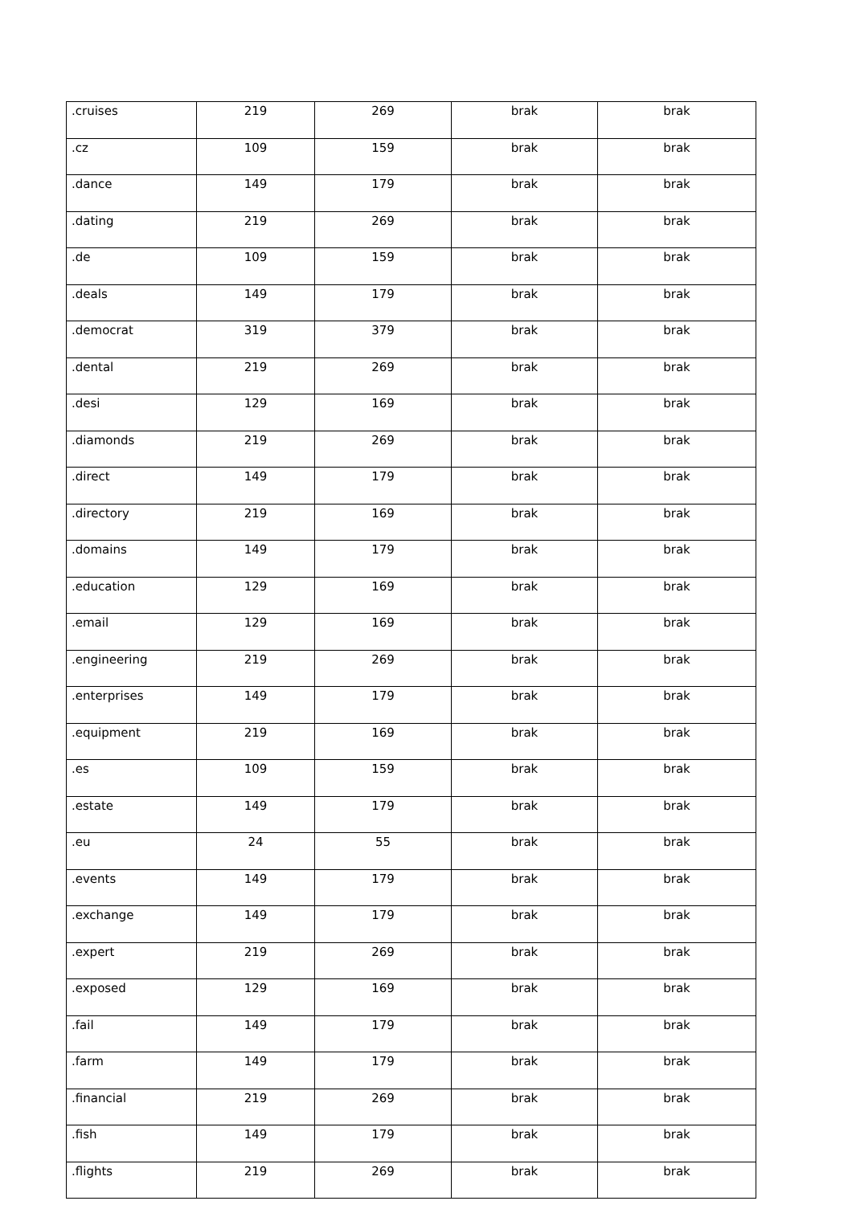| .cruises | 219 | 269 | brak | brak |
| .cz | 109 | 159 | brak | brak |
| .dance | 149 | 179 | brak | brak |
| .dating | 219 | 269 | brak | brak |
| .de | 109 | 159 | brak | brak |
| .deals | 149 | 179 | brak | brak |
| .democrat | 319 | 379 | brak | brak |
| .dental | 219 | 269 | brak | brak |
| .desi | 129 | 169 | brak | brak |
| .diamonds | 219 | 269 | brak | brak |
| .direct | 149 | 179 | brak | brak |
| .directory | 219 | 169 | brak | brak |
| .domains | 149 | 179 | brak | brak |
| .education | 129 | 169 | brak | brak |
| .email | 129 | 169 | brak | brak |
| .engineering | 219 | 269 | brak | brak |
| .enterprises | 149 | 179 | brak | brak |
| .equipment | 219 | 169 | brak | brak |
| .es | 109 | 159 | brak | brak |
| .estate | 149 | 179 | brak | brak |
| .eu | 24 | 55 | brak | brak |
| .events | 149 | 179 | brak | brak |
| .exchange | 149 | 179 | brak | brak |
| .expert | 219 | 269 | brak | brak |
| .exposed | 129 | 169 | brak | brak |
| .fail | 149 | 179 | brak | brak |
| .farm | 149 | 179 | brak | brak |
| .financial | 219 | 269 | brak | brak |
| .fish | 149 | 179 | brak | brak |
| .flights | 219 | 269 | brak | brak |